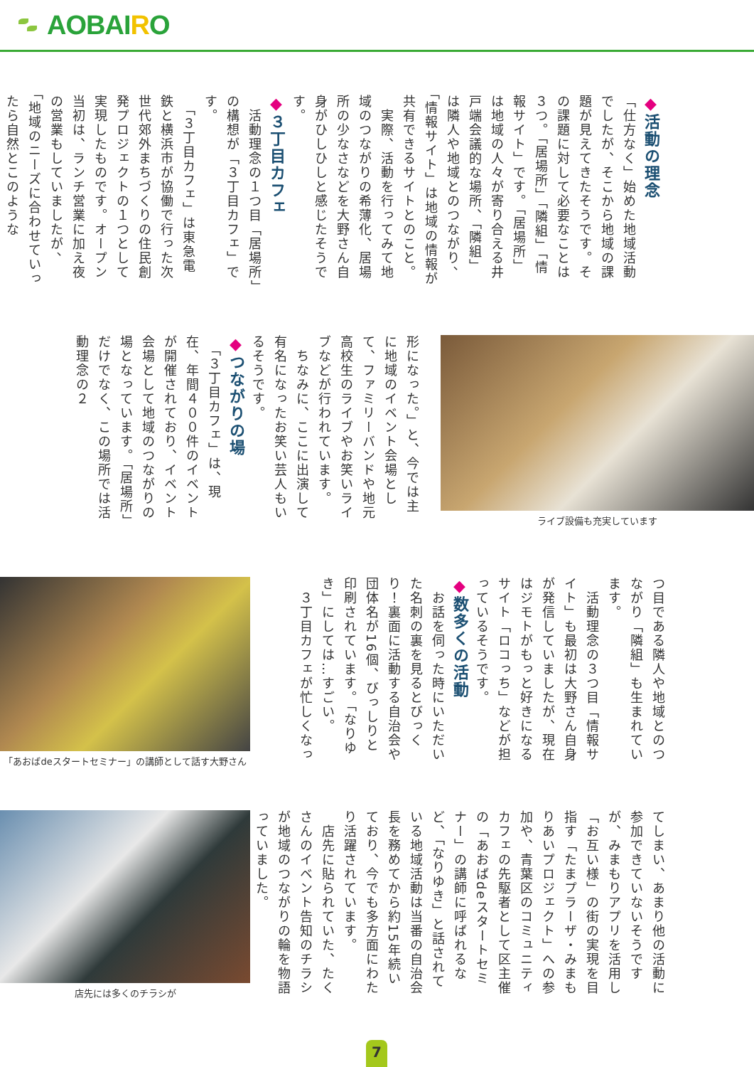AOBAIRO
◆活動の理念
「仕方なく」始めた地域活動でしたが、そこから地域の課題が見えてきたそうです。その課題に対して必要なことは３つ。「居場所」「隣組」「情報サイト」です。「居場所」は地域の人々が寄り合える井戸端会議的な場所、「隣組」は隣人や地域とのつながり、「情報サイト」は地域の情報が共有できるサイトとのこと。
　実際、活動を行ってみて地域のつながりの希薄化、居場所の少なさなどを大野さん自身がひしひしと感じたそうです。
◆３丁目カフェ
　活動理念の１つ目「居場所」の構想が「３丁目カフェ」です。
　「３丁目カフェ」は東急電鉄と横浜市が協働で行った次世代郊外まちづくりの住民創発プロジェクトの１つとして実現したものです。オープン当初は、ランチ営業に加え夜の営業もしていましたが、「地域のニーズに合わせていったら自然とこのような
ライブ設備も充実しています
形になった。」と、今では主に地域のイベント会場として、ファミリーバンドや地元高校生のライブやお笑いライブなどが行われています。
　ちなみに、ここに出演して有名になったお笑い芸人もいるそうです。
◆つながりの場
　「３丁目カフェ」は、現在、年間４００件のイベントが開催されており、イベント会場として地域のつながりの場となっています。「居場所」だけでなく、この場所では活動理念の２
つ目である隣人や地域とのつながり「隣組」も生まれています。
　活動理念の３つ目「情報サイト」も最初は大野さん自身が発信していましたが、現在はジモトがもっと好きになるサイト「ロコっち」などが担っているそうです。
◆数多くの活動
　お話を伺った時にいただいた名刺の裏を見るとびっくり！裏面に活動する自治会や団体名が16個、びっしりと印刷されています。「なりゆき」にしては…すごい。
　３丁目カフェが忙しくなっ
「あおばdeスタートセミナー」の講師として話す大野さん
てしまい、あまり他の活動に参加できていないそうですが、みまもりアプリを活用し「お互い様」の街の実現を目指す「たまプラーザ・みまもりあいプロジェクト」への参加や、青葉区のコミュニティカフェの先駆者として区主催の「あおばdeスタートセミナー」の講師に呼ばれるなど、「なりゆき」と話されている地域活動は当番の自治会長を務めてから約15年続いており、今でも多方面にわたり活躍されています。
　店先に貼られていた、たくさんのイベント告知のチラシが地域のつながりの輪を物語っていました。
店先には多くのチラシが
7